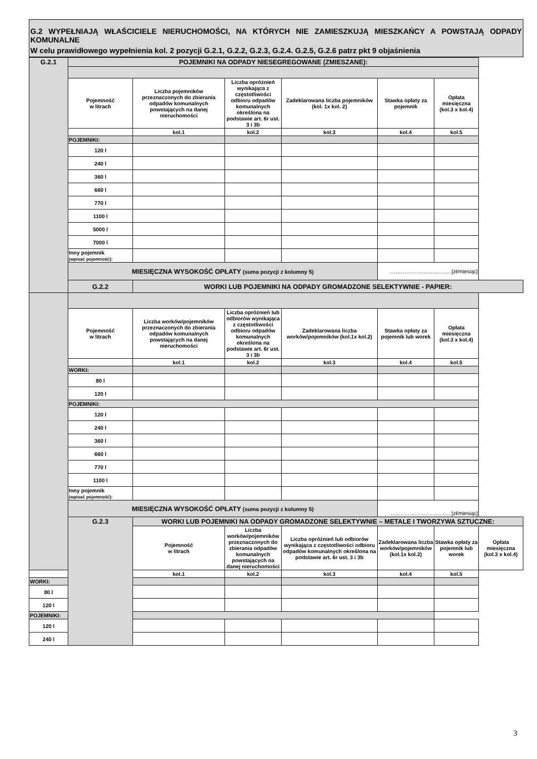G.2 WYPEŁNIAJĄ WŁAŚCICIELE NIERUCHOMOŚCI, NA KTÓRYCH NIE ZAMIESZKUJĄ MIESZKAŃCY A POWSTAJĄ ODPADY KOMUNALNE
W celu prawidłowego wypełnienia kol. 2 pozycji G.2.1, G.2.2, G.2.3, G.2.4. G.2.5, G.2.6 patrz pkt 9 objaśnienia
| G.2.1 | POJEMNIKI NA ODPADY NIESEGREGOWANE (ZMIESZANE): | | | | | | |
| | Pojemność w litrach | Liczba pojemników przeznaczonych do zbierania odpadów komunalnych powstających na danej nieruchomości | Liczba opróżnień wynikająca z częstotliwości odbioru odpadów komunalnych określona na podstawie art. 6r ust. 3 i 3b | Zadeklarowana liczba pojemników (kol. 1x kol. 2) | Stawka opłaty za pojemnik | Opłata miesięczna (kol.3 x kol.4) | |
| | | kol.1 | kol.2 | kol.3 | kol.4 | kol.5 | |
| | POJEMNIKI: | | | | | | |
| | 120 l | | | | | | |
| | 240 l | | | | | | |
| | 360 l | | | | | | |
| | 660 l | | | | | | |
| | 770 l | | | | | | |
| | 1100 l | | | | | | |
| | 5000 l | | | | | | |
| | 7000 l | | | | | | |
| | Inny pojemnik (wpisać pojemność): | | | | | | |
| | MIESIĘCZNA WYSOKOŚĆ OPŁATY (suma pozycji z kolumny 5) | | | | ……………………..………[zł/miesiąc] | | |
| | G.2.2 | WORKI LUB POJEMNIKI NA ODPADY GROMADZONE SELEKTYWNIE - PAPIER: | | | | | |
| | Pojemność w litrach | Liczba worków/pojemników przeznaczonych do zbierania odpadów komunalnych powstających na danej nieruchomości | Liczba opróżnień lub odbiorów wynikająca z częstotliwości odbioru odpadów komunalnych określona na podstawie art. 6r ust. 3 i 3b | Zadeklarowana liczba worków/pojemników (kol.1x kol.2) | Stawka opłaty za pojemnik lub worek | Opłata miesięczna (kol.3 x kol.4) | |
| | | kol.1 | kol.2 | kol.3 | kol.4 | kol.5 | |
| | WORKI: | | | | | | |
| | 80 l | | | | | | |
| | 120 l | | | | | | |
| | POJEMNIKI: | | | | | | |
| | 120 l | | | | | | |
| | 240 l | | | | | | |
| | 360 l | | | | | | |
| | 660 l | | | | | | |
| | 770 l | | | | | | |
| | 1100 l | | | | | | |
| | Inny pojemnik (wpisać pojemność): | | | | | | |
| | MIESIĘCZNA WYSOKOŚĆ OPŁATY (suma pozycji z kolumny 5) | | | | ……………………..………[zł/miesiąc] | | |
| | G.2.3 | WORKI LUB POJEMNIKI NA ODPADY GROMADZONE SELEKTYWNIE – METALE I TWORZYWA SZTUCZNE: | | | | | |
| | | Pojemność w litrach | Liczba worków/pojemników przeznaczonych do zbierania odpadów komunalnych powstających na danej nieruchomości | Liczba opróżnień lub odbiorów wynikająca z częstotliwości odbioru odpadów komunalnych określona na podstawie art. 6r ust. 3 i 3b | Zadeklarowana liczba worków/pojemników (kol.1x kol.2) | Stawka opłaty za pojemnik lub worek | Opłata miesięczna (kol.3 x kol.4) |
| | | kol.1 | kol.2 | kol.3 | kol.4 | kol.5 | |
| WORKI: | | | | | | | |
| 80 l | | | | | | | |
| 120 l | | | | | | | |
| POJEMNIKI: | | | | | | | |
| 120 l | | | | | | | |
| 240 l | | | | | | | |
3